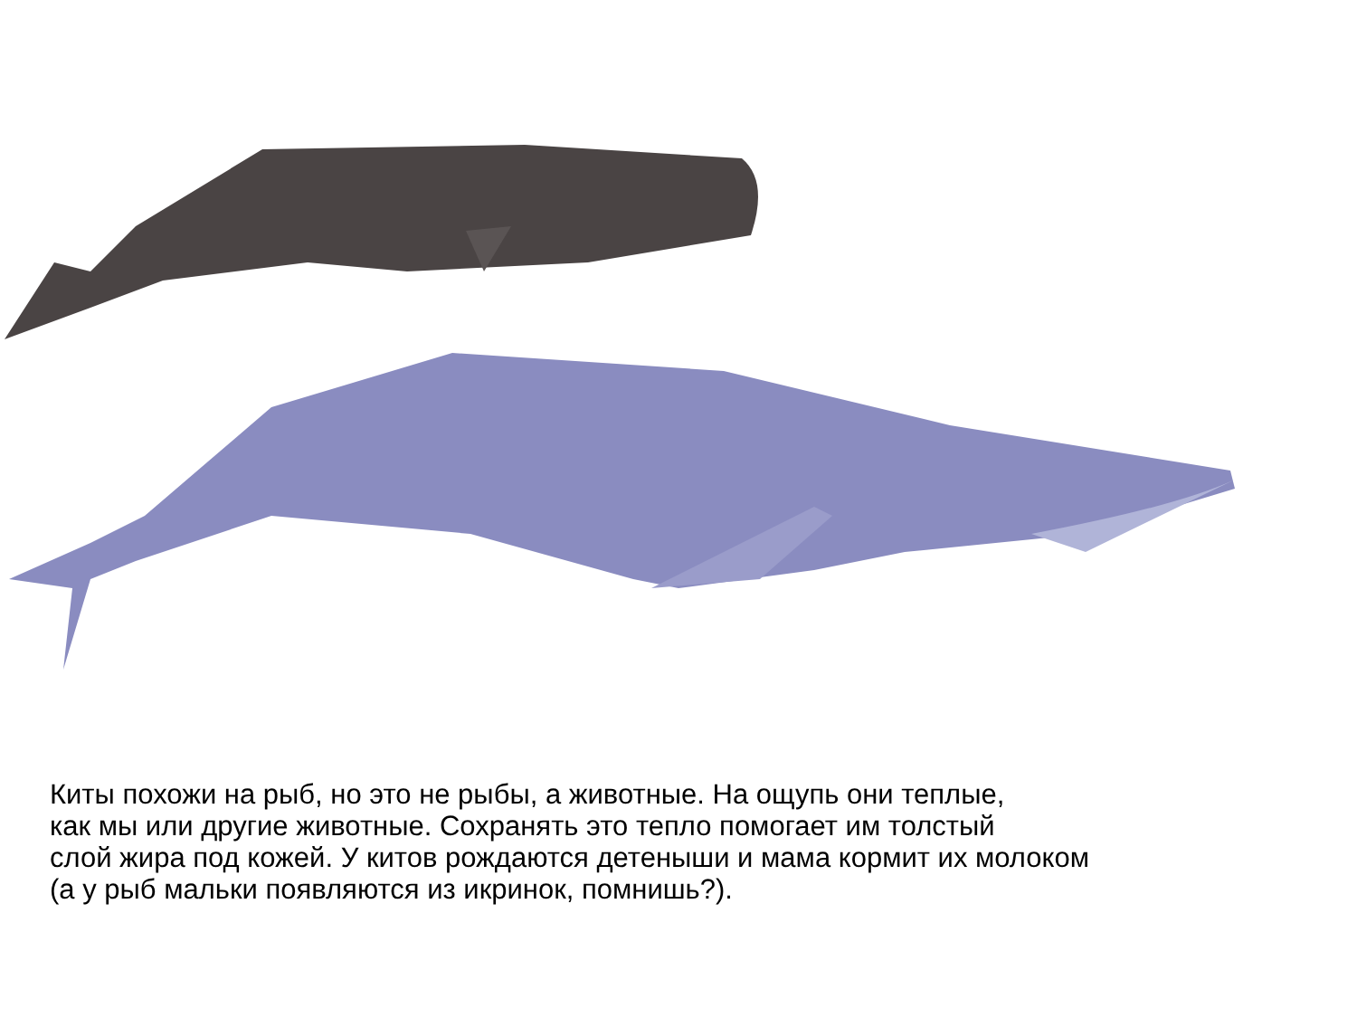Киты похожи на рыб, но это не рыбы, а животные. На ощупь они теплые,
как мы или другие животные. Сохранять это тепло помогает им толстый
слой жира под кожей. У китов рождаются детеныши и мама кормит их молоком
(а у рыб мальки появляются из икринок, помнишь?).